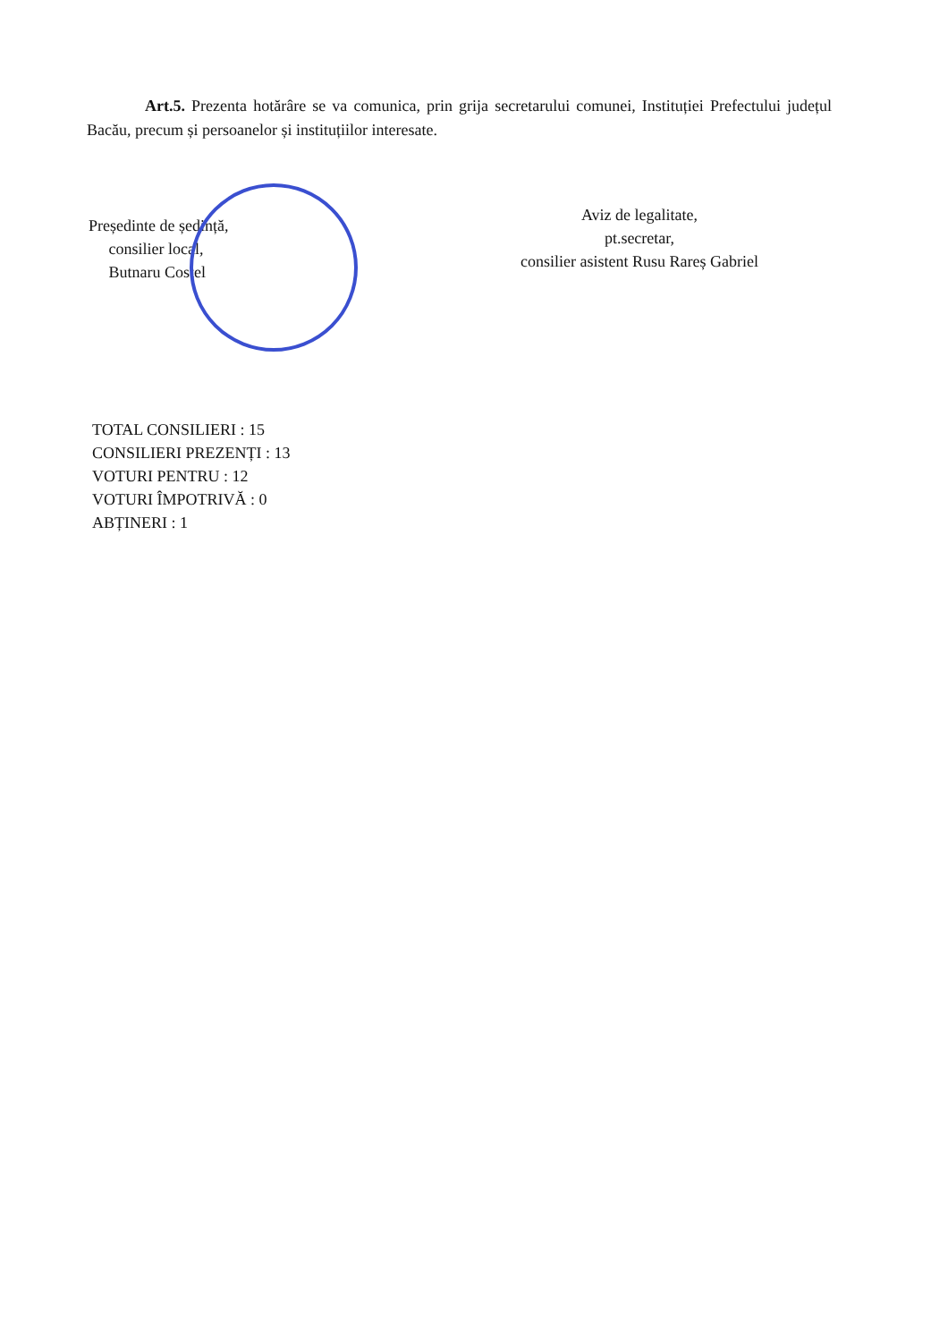Art.5. Prezenta hotărâre se va comunica, prin grija secretarului comunei, Instituției Prefectului județul Bacău, precum și persoanelor și instituțiilor interesate.
Președinte de ședință,
consilier local,
Butnaru Costel
Aviz de legalitate,
pt.secretar,
consilier asistent Rusu Rareș Gabriel
TOTAL CONSILIERI : 15
CONSILIERI PREZENȚI : 13
VOTURI PENTRU : 12
VOTURI ÎMPOTRIVĂ : 0
ABȚINERI : 1